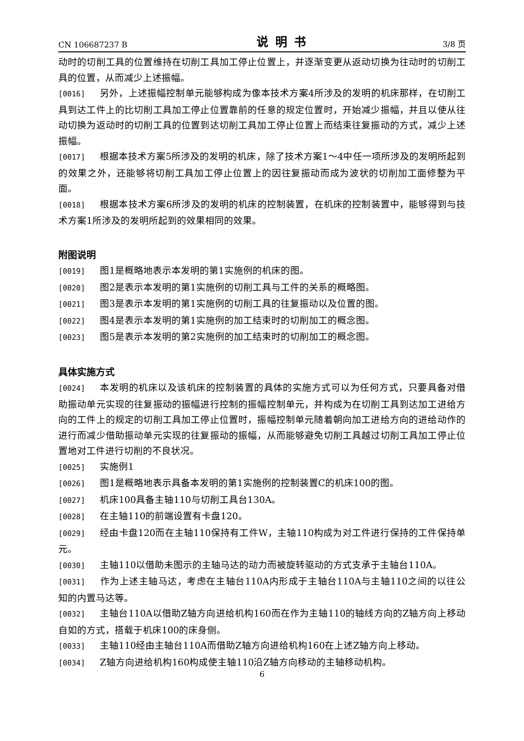CN 106687237 B 说明书 3/8 页
动时的切削工具的位置维持在切削工具加工停止位置上，并逐渐变更从返动切换为往动时的切削工具的位置，从而减少上述振幅。
[0016] 另外，上述振幅控制单元能够构成为像本技术方案4所涉及的发明的机床那样，在切削工具到达工件上的比切削工具加工停止位置靠前的任意的规定位置时，开始减少振幅，并且以使从往动切换为返动时的切削工具的位置到达切削工具加工停止位置上而结束往复振动的方式，减少上述振幅。
[0017] 根据本技术方案5所涉及的发明的机床，除了技术方案1～4中任一项所涉及的发明所起到的效果之外，还能够将切削工具加工停止位置上的因往复振动而成为波状的切削加工面修整为平面。
[0018] 根据本技术方案6所涉及的发明的机床的控制装置，在机床的控制装置中，能够得到与技术方案1所涉及的发明所起到的效果相同的效果。
附图说明
[0019] 图1是概略地表示本发明的第1实施例的机床的图。
[0020] 图2是表示本发明的第1实施例的切削工具与工件的关系的概略图。
[0021] 图3是表示本发明的第1实施例的切削工具的往复振动以及位置的图。
[0022] 图4是表示本发明的第1实施例的加工结束时的切削加工的概念图。
[0023] 图5是表示本发明的第2实施例的加工结束时的切削加工的概念图。
具体实施方式
[0024] 本发明的机床以及该机床的控制装置的具体的实施方式可以为任何方式，只要具备对借助振动单元实现的往复振动的振幅进行控制的振幅控制单元，并构成为在切削工具到达加工进给方向的工件上的规定的切削工具加工停止位置时，振幅控制单元随着朝向加工进给方向的进给动作的进行而减少借助振动单元实现的往复振动的振幅，从而能够避免切削工具越过切削工具加工停止位置地对工件进行切削的不良状况。
[0025] 实施例1
[0026] 图1是概略地表示具备本发明的第1实施例的控制装置C的机床100的图。
[0027] 机床100具备主轴110与切削工具台130A。
[0028] 在主轴110的前端设置有卡盘120。
[0029] 经由卡盘120而在主轴110保持有工件W，主轴110构成为对工件进行保持的工件保持单元。
[0030] 主轴110以借助未图示的主轴马达的动力而被旋转驱动的方式支承于主轴台110A。
[0031] 作为上述主轴马达，考虑在主轴台110A内形成于主轴台110A与主轴110之间的以往公知的内置马达等。
[0032] 主轴台110A以借助Z轴方向进给机构160而在作为主轴110的轴线方向的Z轴方向上移动自如的方式，搭载于机床100的床身侧。
[0033] 主轴110经由主轴台110A而借助Z轴方向进给机构160在上述Z轴方向上移动。
[0034] Z轴方向进给机构160构成使主轴110沿Z轴方向移动的主轴移动机构。
6